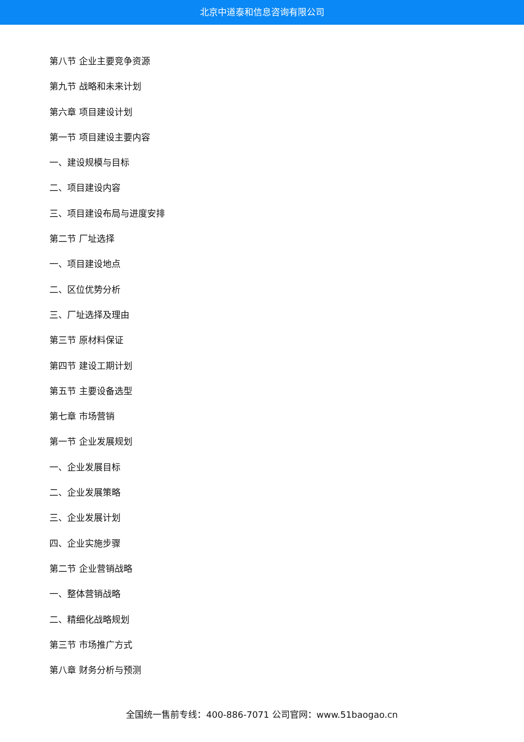北京中道泰和信息咨询有限公司
第八节 企业主要竞争资源
第九节 战略和未来计划
第六章 项目建设计划
第一节 项目建设主要内容
一、建设规模与目标
二、项目建设内容
三、项目建设布局与进度安排
第二节 厂址选择
一、项目建设地点
二、区位优势分析
三、厂址选择及理由
第三节 原材料保证
第四节 建设工期计划
第五节 主要设备选型
第七章 市场营销
第一节 企业发展规划
一、企业发展目标
二、企业发展策略
三、企业发展计划
四、企业实施步骤
第二节 企业营销战略
一、整体营销战略
二、精细化战略规划
第三节 市场推广方式
第八章 财务分析与预测
全国统一售前专线：400-886-7071 公司官网：www.51baogao.cn